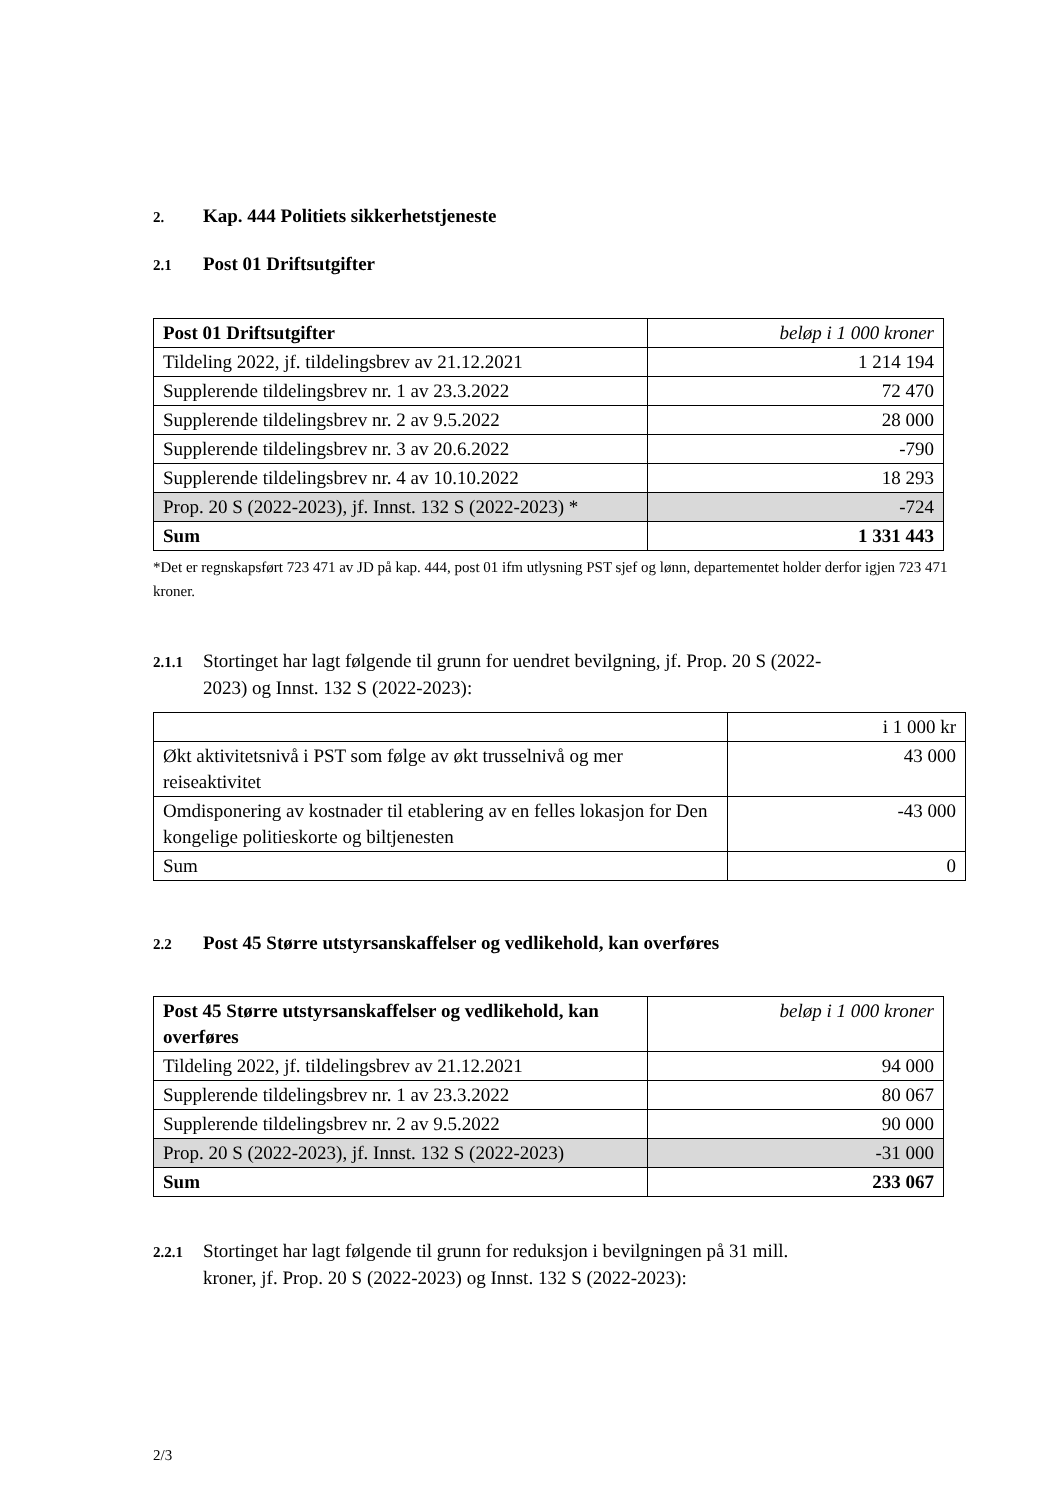2. Kap. 444 Politiets sikkerhetstjeneste
2.1 Post 01 Driftsutgifter
| Post 01 Driftsutgifter | beløp i 1 000 kroner |
| Tildeling 2022, jf. tildelingsbrev av 21.12.2021 | 1 214 194 |
| Supplerende tildelingsbrev nr. 1 av 23.3.2022 | 72 470 |
| Supplerende tildelingsbrev nr. 2 av 9.5.2022 | 28 000 |
| Supplerende tildelingsbrev nr. 3 av 20.6.2022 | -790 |
| Supplerende tildelingsbrev nr. 4 av 10.10.2022 | 18 293 |
| Prop. 20 S (2022-2023), jf. Innst. 132 S (2022-2023) * | -724 |
| Sum | 1 331 443 |
*Det er regnskapsført 723 471 av JD på kap. 444, post 01 ifm utlysning PST sjef og lønn, departementet holder derfor igjen 723 471 kroner.
2.1.1 Stortinget har lagt følgende til grunn for uendret bevilgning, jf. Prop. 20 S (2022-
2023) og Innst. 132 S (2022-2023):
| | i 1 000 kr |
| Økt aktivitetsnivå i PST som følge av økt trusselnivå og mer reiseaktivitet | 43 000 |
| Omdisponering av kostnader til etablering av en felles lokasjon for Den kongelige politieskorte og biltjenesten | -43 000 |
| Sum | 0 |
2.2 Post 45 Større utstyrsanskaffelser og vedlikehold, kan overføres
| Post 45 Større utstyrsanskaffelser og vedlikehold, kan overføres | beløp i 1 000 kroner |
| Tildeling 2022, jf. tildelingsbrev av 21.12.2021 | 94 000 |
| Supplerende tildelingsbrev nr. 1 av 23.3.2022 | 80 067 |
| Supplerende tildelingsbrev nr. 2 av 9.5.2022 | 90 000 |
| Prop. 20 S (2022-2023), jf. Innst. 132 S (2022-2023) | -31 000 |
| Sum | 233 067 |
2.2.1 Stortinget har lagt følgende til grunn for reduksjon i bevilgningen på 31 mill.
kroner, jf. Prop. 20 S (2022-2023) og Innst. 132 S (2022-2023):
2/3